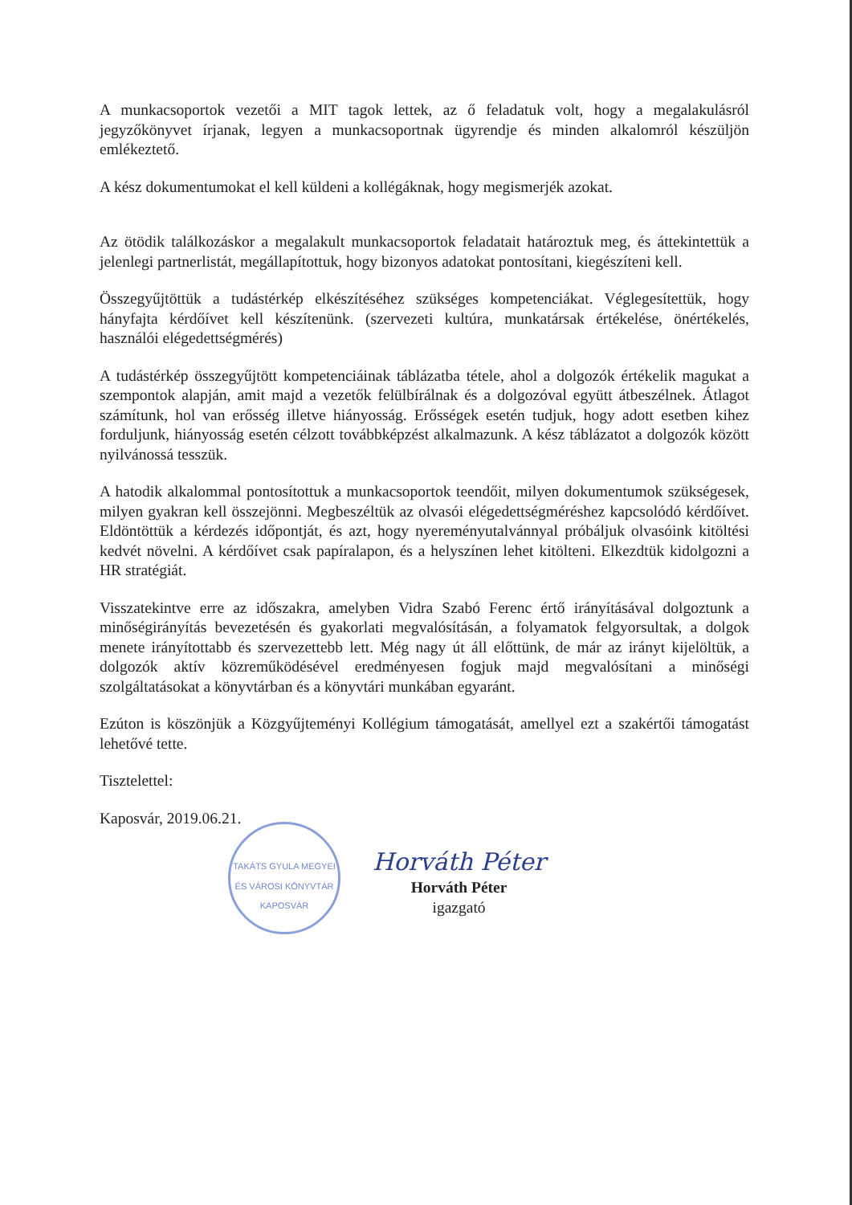A munkacsoportok vezetői a MIT tagok lettek, az ő feladatuk volt, hogy a megalakulásról jegyzőkönyvet írjanak, legyen a munkacsoportnak ügyrendje és minden alkalomról készüljön emlékeztető.
A kész dokumentumokat el kell küldeni a kollégáknak, hogy megismerjék azokat.
Az ötödik találkozáskor a megalakult munkacsoportok feladatait határoztuk meg, és áttekintettük a jelenlegi partnerlistát, megállapítottuk, hogy bizonyos adatokat pontosítani, kiegészíteni kell.
Összegyűjtöttük a tudástérkép elkészítéséhez szükséges kompetenciákat. Véglegesítettük, hogy hányfajta kérdőívet kell készítenünk. (szervezeti kultúra, munkatársak értékelése, önértékelés, használói elégedettségmérés)
A tudástérkép összegyűjtött kompetenciáinak táblázatba tétele, ahol a dolgozók értékelik magukat a szempontok alapján, amit majd a vezetők felülbírálnak és a dolgozóval együtt átbeszélnek. Átlagot számítunk, hol van erősség illetve hiányosság. Erősségek esetén tudjuk, hogy adott esetben kihez forduljunk, hiányosság esetén célzott továbbképzést alkalmazunk. A kész táblázatot a dolgozók között nyilvánossá tesszük.
A hatodik alkalommal pontosítottuk a munkacsoportok teendőit, milyen dokumentumok szükségesek, milyen gyakran kell összejönni. Megbeszéltük az olvasói elégedettségméréshez kapcsolódó kérdőívet. Eldöntöttük a kérdezés időpontját, és azt, hogy nyereményutalvánnyal próbáljuk olvasóink kitöltési kedvét növelni. A kérdőívet csak papíralapon, és a helyszínen lehet kitölteni. Elkezdtük kidolgozni a HR stratégiát.
Visszatekintve erre az időszakra, amelyben Vidra Szabó Ferenc értő irányításával dolgoztunk a minőségirányítás bevezetésén és gyakorlati megvalósításán, a folyamatok felgyorsultak, a dolgok menete irányítottabb és szervezettebb lett. Még nagy út áll előttünk, de már az irányt kijelöltük, a dolgozók aktív közreműködésével eredményesen fogjuk majd megvalósítani a minőségi szolgáltatásokat a könyvtárban és a könyvtári munkában egyaránt.
Ezúton is köszönjük a Közgyűjteményi Kollégium támogatását, amellyel ezt a szakértői támogatást lehetővé tette.
Tisztelettel:
Kaposvár, 2019.06.21.
TAKÁTS GYULA MEGYEI ÉS VÁROSI KÖNYVTÁR KAPOSVÁR
Horváth Péter
Horváth Péter
igazgató